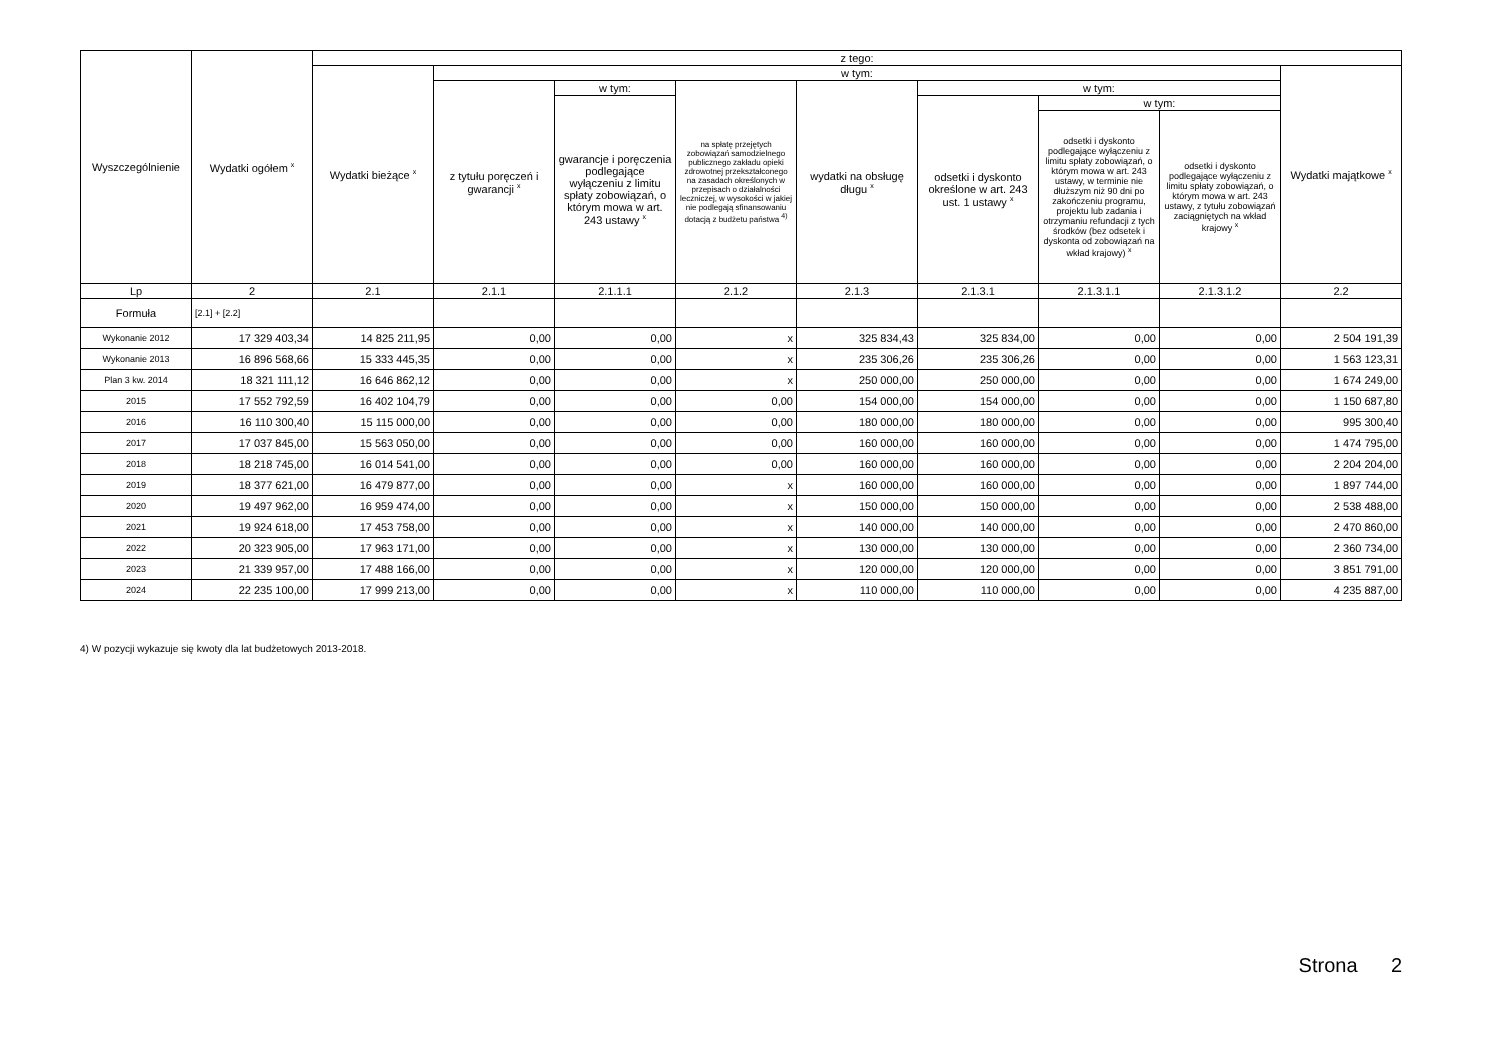| Wyszczególnienie | Wydatki ogółem <sup>x</sup> | z tego: | | | | | | | | |
| --- | --- | --- | --- | --- | --- | --- | --- | --- | --- | --- |
| | | Wydatki bieżące <sup>x</sup> | w tym: | | | | | | | Wydatki majątkowe <sup>x</sup> |
| | | | z tytułu poręczeń i gwarancji <sup>x</sup> | w tym: | na spłatę przejętych zobowiązań samodzielnego publicznego zakładu opieki zdrowotnej przekształconego na zasadach określonych w przepisach o działalności leczniczej, w wysokości w jakiej nie podlegają sfinansowaniu dotacją z budżetu państwa <sup>4)</sup> | wydatki na obsługę długu <sup>x</sup> | w tym: | | | |
| | | | | gwarancje i poręczenia podlegające wyłączeniu z limitu spłaty zobowiązań, o którym mowa w art. 243 ustawy <sup>x</sup> | | | odsetki i dyskonto określone w art. 243 ust. 1 ustawy <sup>x</sup> | w tym: | | |
| | | | | | | | | odsetki i dyskonto podlegające wyłączeniu z limitu spłaty zobowiązań, o którym mowa w art. 243 ustawy, w terminie nie dłuższym niż 90 dni po zakończeniu programu, projektu lub zadania i otrzymaniu refundacji z tych środków (bez odsetek i dyskonta od zobowiązań na wkład krajowy) <sup>x</sup> | odsetki i dyskonto podlegające wyłączeniu z limitu spłaty zobowiązań, o którym mowa w art. 243 ustawy, z tytułu zobowiązań zaciągniętych na wkład krajowy <sup>x</sup> | |
| Lp | 2 | 2.1 | 2.1.1 | 2.1.1.1 | 2.1.2 | 2.1.3 | 2.1.3.1 | 2.1.3.1.1 | 2.1.3.1.2 | 2.2 |
| Formuła | [2.1] + [2.2] | | | | | | | | | |
| Wykonanie 2012 | 17 329 403,34 | 14 825 211,95 | 0,00 | 0,00 | x | 325 834,43 | 325 834,00 | 0,00 | 0,00 | 2 504 191,39 |
| Wykonanie 2013 | 16 896 568,66 | 15 333 445,35 | 0,00 | 0,00 | x | 235 306,26 | 235 306,26 | 0,00 | 0,00 | 1 563 123,31 |
| Plan 3 kw. 2014 | 18 321 111,12 | 16 646 862,12 | 0,00 | 0,00 | x | 250 000,00 | 250 000,00 | 0,00 | 0,00 | 1 674 249,00 |
| 2015 | 17 552 792,59 | 16 402 104,79 | 0,00 | 0,00 | 0,00 | 154 000,00 | 154 000,00 | 0,00 | 0,00 | 1 150 687,80 |
| 2016 | 16 110 300,40 | 15 115 000,00 | 0,00 | 0,00 | 0,00 | 180 000,00 | 180 000,00 | 0,00 | 0,00 | 995 300,40 |
| 2017 | 17 037 845,00 | 15 563 050,00 | 0,00 | 0,00 | 0,00 | 160 000,00 | 160 000,00 | 0,00 | 0,00 | 1 474 795,00 |
| 2018 | 18 218 745,00 | 16 014 541,00 | 0,00 | 0,00 | 0,00 | 160 000,00 | 160 000,00 | 0,00 | 0,00 | 2 204 204,00 |
| 2019 | 18 377 621,00 | 16 479 877,00 | 0,00 | 0,00 | x | 160 000,00 | 160 000,00 | 0,00 | 0,00 | 1 897 744,00 |
| 2020 | 19 497 962,00 | 16 959 474,00 | 0,00 | 0,00 | x | 150 000,00 | 150 000,00 | 0,00 | 0,00 | 2 538 488,00 |
| 2021 | 19 924 618,00 | 17 453 758,00 | 0,00 | 0,00 | x | 140 000,00 | 140 000,00 | 0,00 | 0,00 | 2 470 860,00 |
| 2022 | 20 323 905,00 | 17 963 171,00 | 0,00 | 0,00 | x | 130 000,00 | 130 000,00 | 0,00 | 0,00 | 2 360 734,00 |
| 2023 | 21 339 957,00 | 17 488 166,00 | 0,00 | 0,00 | x | 120 000,00 | 120 000,00 | 0,00 | 0,00 | 3 851 791,00 |
| 2024 | 22 235 100,00 | 17 999 213,00 | 0,00 | 0,00 | x | 110 000,00 | 110 000,00 | 0,00 | 0,00 | 4 235 887,00 |
4) W pozycji wykazuje się kwoty dla lat budżetowych 2013-2018.
Strona 2